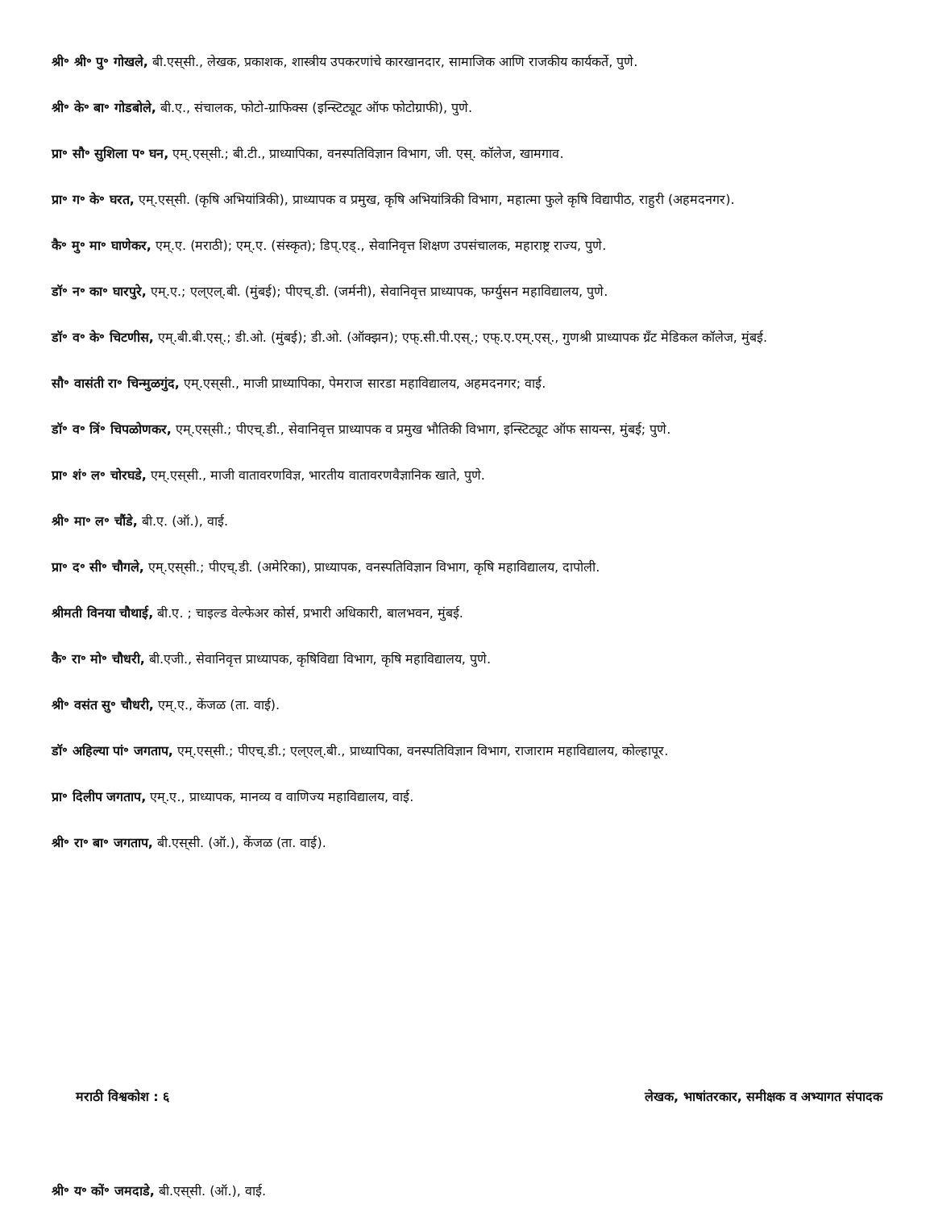श्री॰ श्री॰ पु॰ गोखले, बी.एस्‌सी., लेखक, प्रकाशक, शास्त्रीय उपकरणांचे कारखानदार, सामाजिक आणि राजकीय कार्यकर्ते, पुणे.
श्री॰ के॰ बा॰ गोडबोले, बी.ए., संचालक, फोटो-ग्राफिक्स (इन्स्टिट्यूट ऑफ फोटोग्राफी), पुणे.
प्रा॰ सौ॰ सुशिला प॰ घन, एम्.एस्‌सी.; बी.टी., प्राध्यापिका, वनस्पतिविज्ञान विभाग, जी. एस्. कॉलेज, खामगाव.
प्रा॰ ग॰ के॰ घरत, एम्.एस्‌सी. (कृषि अभियांत्रिकी), प्राध्यापक व प्रमुख, कृषि अभियांत्रिकी विभाग, महात्मा फुले कृषि विद्यापीठ, राहुरी (अहमदनगर).
कै॰ मु॰ मा॰ घाणेकर, एम्.ए. (मराठी); एम्.ए. (संस्कृत); डिप्.एड्., सेवानिवृत्त शिक्षण उपसंचालक, महाराष्ट्र राज्य, पुणे.
डॉ॰ न॰ का॰ घारपुरे, एम्.ए.; एल्‌एल्.बी. (मुंबई); पीएच्.डी. (जर्मनी), सेवानिवृत्त प्राध्यापक, फर्ग्युसन महाविद्यालय, पुणे.
डॉ॰ व॰ के॰ चिटणीस, एम्.बी.बी.एस्.; डी.ओ. (मुंबई); डी.ओ. (ऑक्झन); एफ्.सी.पी.एस्.; एफ्.ए.एम्.एस्., गुणश्री प्राध्यापक ग्रँट मेडिकल कॉलेज, मुंबई.
सौ॰ वासंती रा॰ चिन्मुळगुंद, एम्.एस्‌सी., माजी प्राध्यापिका, पेमराज सारडा महाविद्यालय, अहमदनगर; वाई.
डॉ॰ व॰ त्रिं॰ चिपळोणकर, एम्.एस्‌सी.; पीएच्.डी., सेवानिवृत्त प्राध्यापक व प्रमुख भौतिकी विभाग, इन्स्टिट्यूट ऑफ सायन्स, मुंबई; पुणे.
प्रा॰ शं॰ ल॰ चोरघडे, एम्.एस्‌सी., माजी वातावरणविज्ञ, भारतीय वातावरणवैज्ञानिक खाते, पुणे.
श्री॰ मा॰ ल॰ चौंडे, बी.ए. (ऑ.), वाई.
प्रा॰ द॰ सी॰ चौगले, एम्.एस्‌सी.; पीएच्.डी. (अमेरिका), प्राध्यापक, वनस्पतिविज्ञान विभाग, कृषि महाविद्यालय, दापोली.
श्रीमती विनया चौथाई, बी.ए. ; चाइल्ड वेल्फेअर कोर्स, प्रभारी अधिकारी, बालभवन, मुंबई.
कै॰ रा॰ मो॰ चौधरी, बी.एजी., सेवानिवृत्त प्राध्यापक, कृषिविद्या विभाग, कृषि महाविद्यालय, पुणे.
श्री॰ वसंत सु॰ चौधरी, एम्.ए., केंजळ (ता. वाई).
डॉ॰ अहिल्या पां॰ जगताप, एम्.एस्‌सी.; पीएच्.डी.; एल्‌एल्.बी., प्राध्यापिका, वनस्पतिविज्ञान विभाग, राजाराम महाविद्यालय, कोल्हापूर.
प्रा॰ दिलीप जगताप, एम्.ए., प्राध्यापक, मानव्य व वाणिज्य महाविद्यालय, वाई.
श्री॰ रा॰ बा॰ जगताप, बी.एस्‌सी. (ऑ.), केंजळ (ता. वाई).
मराठी विश्वकोश : ६ लेखक, भाषांतरकार, समीक्षक व अभ्यागत संपादक
श्री॰ य॰ कों॰ जमदाडे, बी.एस्‌सी. (ऑ.), वाई.